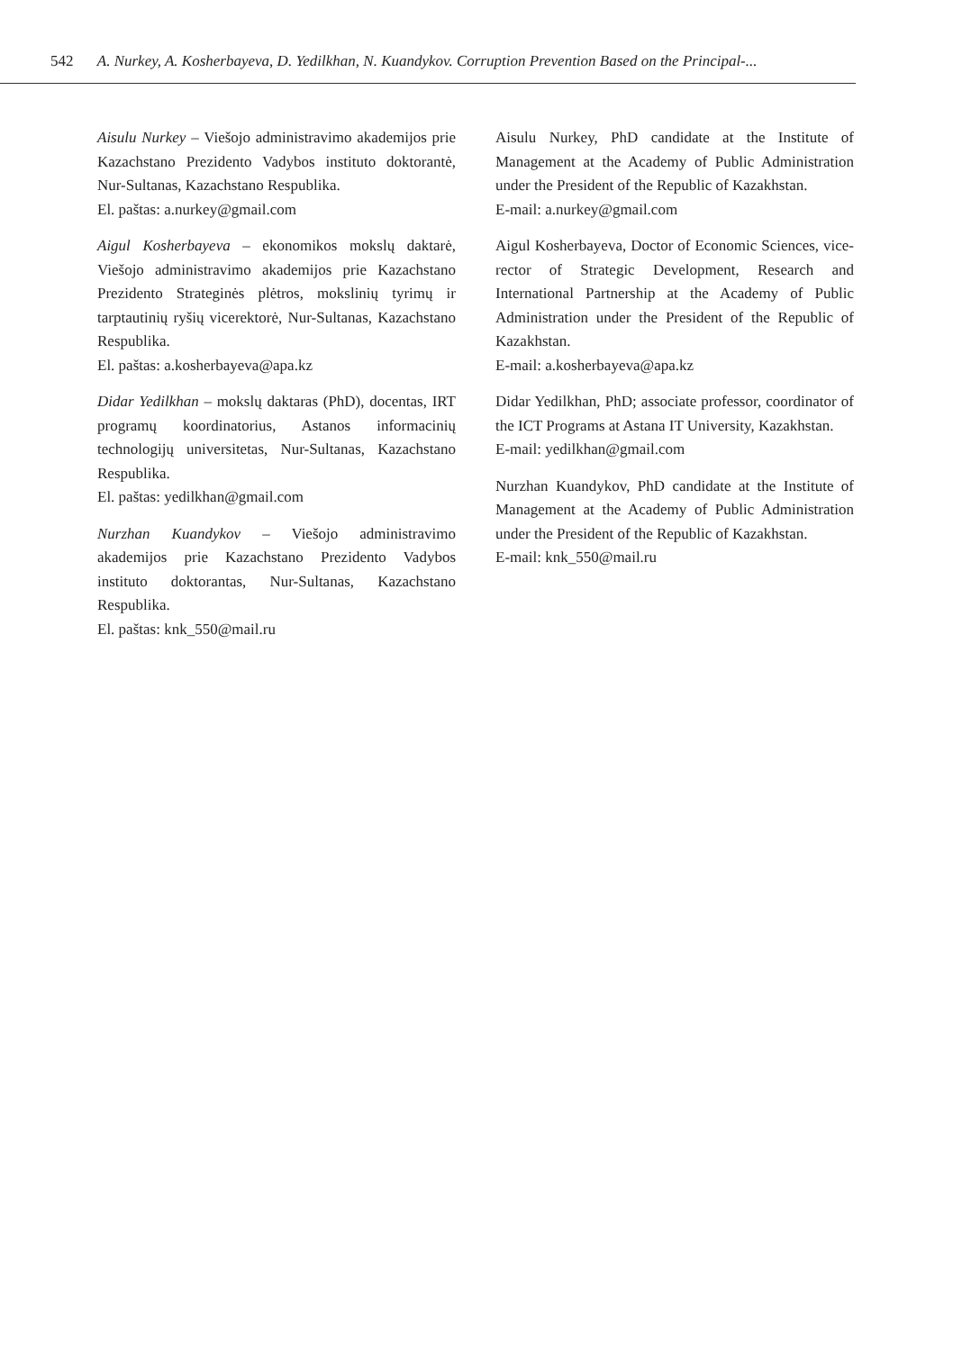542 A. Nurkey, A. Kosherbayeva, D. Yedilkhan, N. Kuandykov. Corruption Prevention Based on the Principal-...
Aisulu Nurkey – Viešojo administravimo akademijos prie Kazachstano Prezidento Vadybos instituto doktorantė, Nur-Sultanas, Kazachstano Respublika.
El. paštas: a.nurkey@gmail.com
Aigul Kosherbayeva – ekonomikos mokslų daktarė, Viešojo administravimo akademijos prie Kazachstano Prezidento Strateginės plėtros, mokslinių tyrimų ir tarptautinių ryšių vicerektorė, Nur-Sultanas, Kazachstano Respublika.
El. paštas: a.kosherbayeva@apa.kz
Didar Yedilkhan – mokslų daktaras (PhD), docentas, IRT programų koordinatorius, Astanos informacinių technologijų universitetas, Nur-Sultanas, Kazachstano Respublika.
El. paštas: yedilkhan@gmail.com
Nurzhan Kuandykov – Viešojo administravimo akademijos prie Kazachstano Prezidento Vadybos instituto doktorantas, Nur-Sultanas, Kazachstano Respublika.
El. paštas: knk_550@mail.ru
Aisulu Nurkey, PhD candidate at the Institute of Management at the Academy of Public Administration under the President of the Republic of Kazakhstan.
E-mail: a.nurkey@gmail.com
Aigul Kosherbayeva, Doctor of Economic Sciences, vice-rector of Strategic Development, Research and International Partnership at the Academy of Public Administration under the President of the Republic of Kazakhstan.
E-mail: a.kosherbayeva@apa.kz
Didar Yedilkhan, PhD; associate professor, coordinator of the ICT Programs at Astana IT University, Kazakhstan.
E-mail: yedilkhan@gmail.com
Nurzhan Kuandykov, PhD candidate at the Institute of Management at the Academy of Public Administration under the President of the Republic of Kazakhstan.
E-mail: knk_550@mail.ru